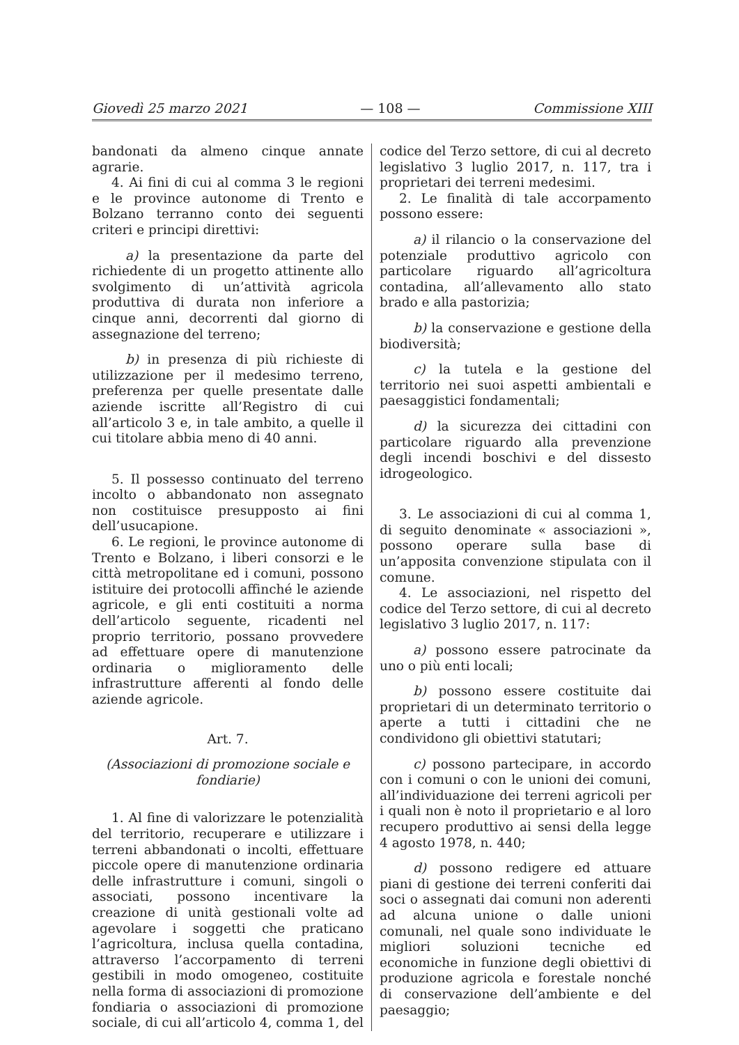Giovedì 25 marzo 2021 — 108 — Commissione XIII
bandonati da almeno cinque annate agrarie.
4. Ai fini di cui al comma 3 le regioni e le province autonome di Trento e Bolzano terranno conto dei seguenti criteri e principi direttivi:
a) la presentazione da parte del richiedente di un progetto attinente allo svolgimento di un’attività agricola produttiva di durata non inferiore a cinque anni, decorrenti dal giorno di assegnazione del terreno;
b) in presenza di più richieste di utilizzazione per il medesimo terreno, preferenza per quelle presentate dalle aziende iscritte all’Registro di cui all’articolo 3 e, in tale ambito, a quelle il cui titolare abbia meno di 40 anni.
5. Il possesso continuato del terreno incolto o abbandonato non assegnato non costituisce presupposto ai fini dell’usucapione.
6. Le regioni, le province autonome di Trento e Bolzano, i liberi consorzi e le città metropolitane ed i comuni, possono istituire dei protocolli affinché le aziende agricole, e gli enti costituiti a norma dell’articolo seguente, ricadenti nel proprio territorio, possano provvedere ad effettuare opere di manutenzione ordinaria o miglioramento delle infrastrutture afferenti al fondo delle aziende agricole.
Art. 7.
(Associazioni di promozione sociale e fondiarie)
1. Al fine di valorizzare le potenzialità del territorio, recuperare e utilizzare i terreni abbandonati o incolti, effettuare piccole opere di manutenzione ordinaria delle infrastrutture i comuni, singoli o associati, possono incentivare la creazione di unità gestionali volte ad agevolare i soggetti che praticano l’agricoltura, inclusa quella contadina, attraverso l’accorpamento di terreni gestibili in modo omogeneo, costituite nella forma di associazioni di promozione fondiaria o associazioni di promozione sociale, di cui all’articolo 4, comma 1, del
codice del Terzo settore, di cui al decreto legislativo 3 luglio 2017, n. 117, tra i proprietari dei terreni medesimi.
2. Le finalità di tale accorpamento possono essere:
a) il rilancio o la conservazione del potenziale produttivo agricolo con particolare riguardo all’agricoltura contadina, all’allevamento allo stato brado e alla pastorizia;
b) la conservazione e gestione della biodiversità;
c) la tutela e la gestione del territorio nei suoi aspetti ambientali e paesaggistici fondamentali;
d) la sicurezza dei cittadini con particolare riguardo alla prevenzione degli incendi boschivi e del dissesto idrogeologico.
3. Le associazioni di cui al comma 1, di seguito denominate « associazioni », possono operare sulla base di un’apposita convenzione stipulata con il comune.
4. Le associazioni, nel rispetto del codice del Terzo settore, di cui al decreto legislativo 3 luglio 2017, n. 117:
a) possono essere patrocinate da uno o più enti locali;
b) possono essere costituite dai proprietari di un determinato territorio o aperte a tutti i cittadini che ne condividono gli obiettivi statutari;
c) possono partecipare, in accordo con i comuni o con le unioni dei comuni, all’individuazione dei terreni agricoli per i quali non è noto il proprietario e al loro recupero produttivo ai sensi della legge 4 agosto 1978, n. 440;
d) possono redigere ed attuare piani di gestione dei terreni conferiti dai soci o assegnati dai comuni non aderenti ad alcuna unione o dalle unioni comunali, nel quale sono individuate le migliori soluzioni tecniche ed economiche in funzione degli obiettivi di produzione agricola e forestale nonché di conservazione dell’ambiente e del paesaggio;